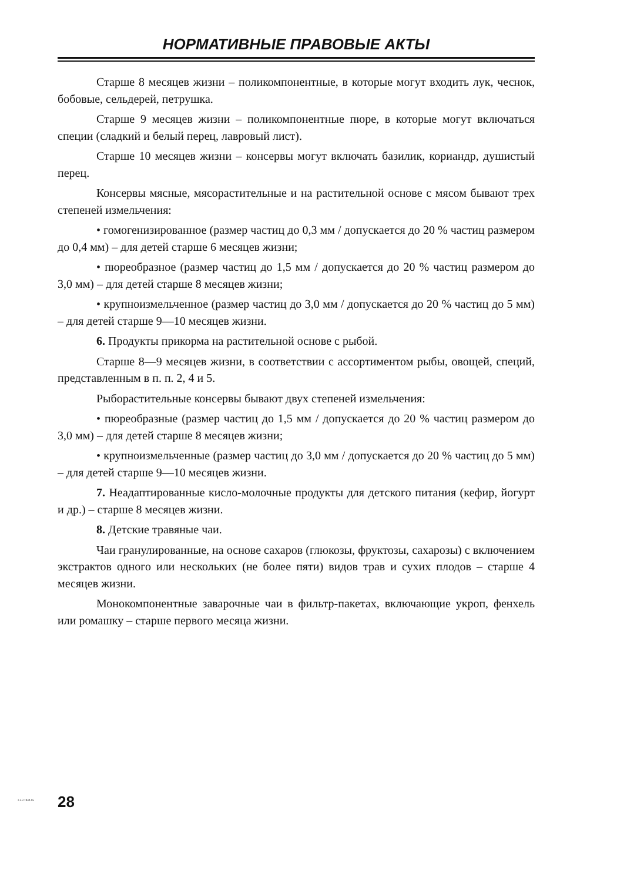НОРМАТИВНЫЕ ПРАВОВЫЕ АКТЫ
Старше 8 месяцев жизни – поликомпонентные, в которые могут входить лук, чеснок, бобовые, сельдерей, петрушка.
Старше 9 месяцев жизни – поликомпонентные пюре, в которые могут включаться специи (сладкий и белый перец, лавровый лист).
Старше 10 месяцев жизни – консервы могут включать базилик, кориандр, душистый перец.
Консервы мясные, мясорастительные и на растительной основе с мясом бывают трех степеней измельчения:
• гомогенизированное (размер частиц до 0,3 мм / допускается до 20 % частиц размером до 0,4 мм) – для детей старше 6 месяцев жизни;
• пюреобразное (размер частиц до 1,5 мм / допускается до 20 % частиц размером до 3,0 мм) – для детей старше 8 месяцев жизни;
• крупноизмельченное (размер частиц до 3,0 мм / допускается до 20 % частиц до 5 мм) – для детей старше 9—10 месяцев жизни.
6. Продукты прикорма на растительной основе с рыбой.
Старше 8—9 месяцев жизни, в соответствии с ассортиментом рыбы, овощей, специй, представленным в п. п. 2, 4 и 5.
Рыборастительные консервы бывают двух степеней измельчения:
• пюреобразные (размер частиц до 1,5 мм / допускается до 20 % частиц размером до 3,0 мм) – для детей старше 8 месяцев жизни;
• крупноизмельченные (размер частиц до 3,0 мм / допускается до 20 % частиц до 5 мм) – для детей старше 9—10 месяцев жизни.
7. Неадаптированные кисло-молочные продукты для детского питания (кефир, йогурт и др.) – старше 8 месяцев жизни.
8. Детские травяные чаи.
Чаи гранулированные, на основе сахаров (глюкозы, фруктозы, сахарозы) с включением экстрактов одного или нескольких (не более пяти) видов трав и сухих плодов – старше 4 месяцев жизни.
Монокомпонентные заварочные чаи в фильтр-пакетах, включающие укроп, фенхель или ромашку – старше первого месяца жизни.
2.3.2.1940-05 28